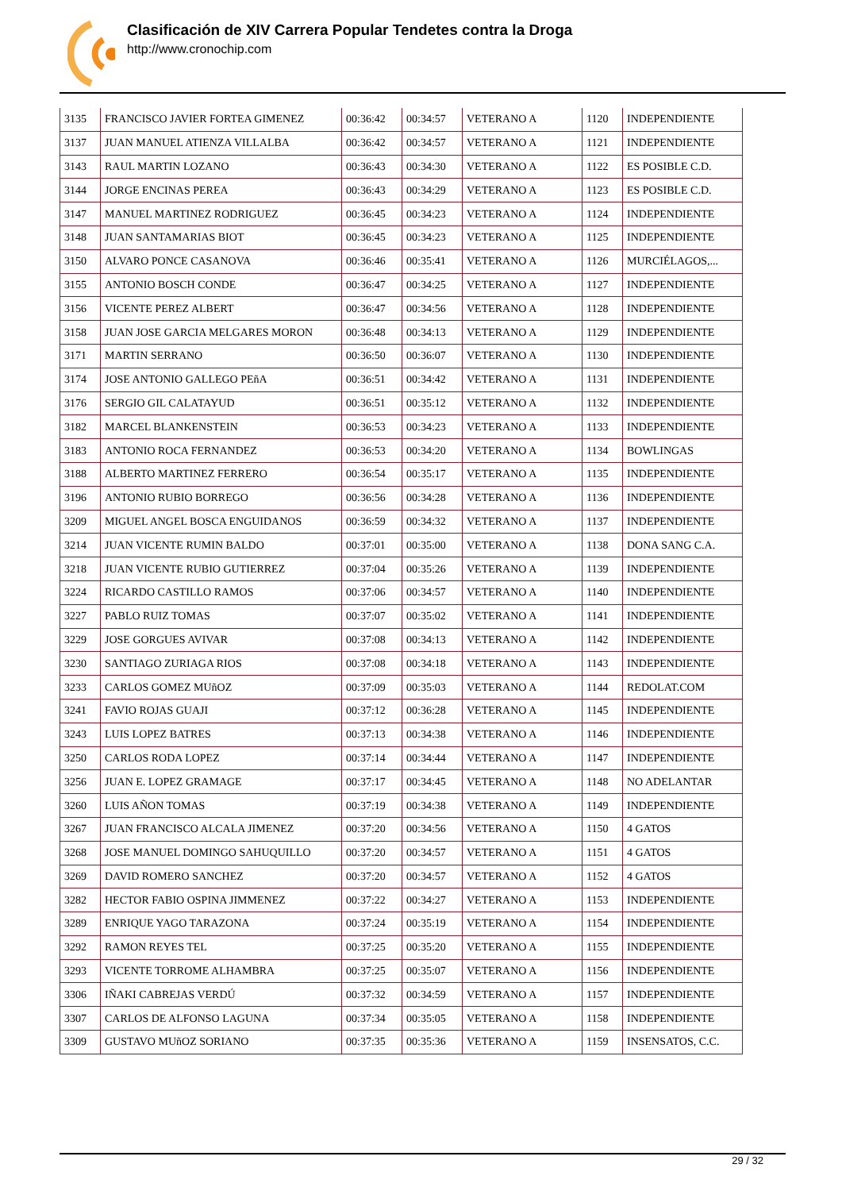Clasificación de XIV Carrera Popular Tendetes contra la Droga
http://www.cronochip.com
| 3135 | FRANCISCO JAVIER FORTEA GIMENEZ | 00:36:42 | 00:34:57 | VETERANO A | 1120 | INDEPENDIENTE |
| 3137 | JUAN MANUEL ATIENZA VILLALBA | 00:36:42 | 00:34:57 | VETERANO A | 1121 | INDEPENDIENTE |
| 3143 | RAUL MARTIN LOZANO | 00:36:43 | 00:34:30 | VETERANO A | 1122 | ES POSIBLE C.D. |
| 3144 | JORGE ENCINAS PEREA | 00:36:43 | 00:34:29 | VETERANO A | 1123 | ES POSIBLE C.D. |
| 3147 | MANUEL MARTINEZ RODRIGUEZ | 00:36:45 | 00:34:23 | VETERANO A | 1124 | INDEPENDIENTE |
| 3148 | JUAN SANTAMARIAS BIOT | 00:36:45 | 00:34:23 | VETERANO A | 1125 | INDEPENDIENTE |
| 3150 | ALVARO PONCE CASANOVA | 00:36:46 | 00:35:41 | VETERANO A | 1126 | MURCIÉLAGOS,... |
| 3155 | ANTONIO BOSCH CONDE | 00:36:47 | 00:34:25 | VETERANO A | 1127 | INDEPENDIENTE |
| 3156 | VICENTE PEREZ ALBERT | 00:36:47 | 00:34:56 | VETERANO A | 1128 | INDEPENDIENTE |
| 3158 | JUAN JOSE GARCIA MELGARES MORON | 00:36:48 | 00:34:13 | VETERANO A | 1129 | INDEPENDIENTE |
| 3171 | MARTIN SERRANO | 00:36:50 | 00:36:07 | VETERANO A | 1130 | INDEPENDIENTE |
| 3174 | JOSE ANTONIO GALLEGO PEñA | 00:36:51 | 00:34:42 | VETERANO A | 1131 | INDEPENDIENTE |
| 3176 | SERGIO GIL CALATAYUD | 00:36:51 | 00:35:12 | VETERANO A | 1132 | INDEPENDIENTE |
| 3182 | MARCEL BLANKENSTEIN | 00:36:53 | 00:34:23 | VETERANO A | 1133 | INDEPENDIENTE |
| 3183 | ANTONIO ROCA FERNANDEZ | 00:36:53 | 00:34:20 | VETERANO A | 1134 | BOWLINGAS |
| 3188 | ALBERTO MARTINEZ FERRERO | 00:36:54 | 00:35:17 | VETERANO A | 1135 | INDEPENDIENTE |
| 3196 | ANTONIO RUBIO BORREGO | 00:36:56 | 00:34:28 | VETERANO A | 1136 | INDEPENDIENTE |
| 3209 | MIGUEL ANGEL BOSCA ENGUIDANOS | 00:36:59 | 00:34:32 | VETERANO A | 1137 | INDEPENDIENTE |
| 3214 | JUAN VICENTE RUMIN BALDO | 00:37:01 | 00:35:00 | VETERANO A | 1138 | DONA SANG C.A. |
| 3218 | JUAN VICENTE RUBIO GUTIERREZ | 00:37:04 | 00:35:26 | VETERANO A | 1139 | INDEPENDIENTE |
| 3224 | RICARDO CASTILLO RAMOS | 00:37:06 | 00:34:57 | VETERANO A | 1140 | INDEPENDIENTE |
| 3227 | PABLO RUIZ TOMAS | 00:37:07 | 00:35:02 | VETERANO A | 1141 | INDEPENDIENTE |
| 3229 | JOSE GORGUES AVIVAR | 00:37:08 | 00:34:13 | VETERANO A | 1142 | INDEPENDIENTE |
| 3230 | SANTIAGO ZURIAGA RIOS | 00:37:08 | 00:34:18 | VETERANO A | 1143 | INDEPENDIENTE |
| 3233 | CARLOS GOMEZ MUñOZ | 00:37:09 | 00:35:03 | VETERANO A | 1144 | REDOLAT.COM |
| 3241 | FAVIO ROJAS GUAJI | 00:37:12 | 00:36:28 | VETERANO A | 1145 | INDEPENDIENTE |
| 3243 | LUIS LOPEZ BATRES | 00:37:13 | 00:34:38 | VETERANO A | 1146 | INDEPENDIENTE |
| 3250 | CARLOS RODA LOPEZ | 00:37:14 | 00:34:44 | VETERANO A | 1147 | INDEPENDIENTE |
| 3256 | JUAN E. LOPEZ GRAMAGE | 00:37:17 | 00:34:45 | VETERANO A | 1148 | NO ADELANTAR |
| 3260 | LUIS AÑON TOMAS | 00:37:19 | 00:34:38 | VETERANO A | 1149 | INDEPENDIENTE |
| 3267 | JUAN FRANCISCO ALCALA JIMENEZ | 00:37:20 | 00:34:56 | VETERANO A | 1150 | 4 GATOS |
| 3268 | JOSE MANUEL DOMINGO SAHUQUILLO | 00:37:20 | 00:34:57 | VETERANO A | 1151 | 4 GATOS |
| 3269 | DAVID ROMERO SANCHEZ | 00:37:20 | 00:34:57 | VETERANO A | 1152 | 4 GATOS |
| 3282 | HECTOR FABIO OSPINA JIMMENEZ | 00:37:22 | 00:34:27 | VETERANO A | 1153 | INDEPENDIENTE |
| 3289 | ENRIQUE YAGO TARAZONA | 00:37:24 | 00:35:19 | VETERANO A | 1154 | INDEPENDIENTE |
| 3292 | RAMON REYES TEL | 00:37:25 | 00:35:20 | VETERANO A | 1155 | INDEPENDIENTE |
| 3293 | VICENTE TORROME ALHAMBRA | 00:37:25 | 00:35:07 | VETERANO A | 1156 | INDEPENDIENTE |
| 3306 | IÑAKI CABREJAS VERDÚ | 00:37:32 | 00:34:59 | VETERANO A | 1157 | INDEPENDIENTE |
| 3307 | CARLOS DE ALFONSO LAGUNA | 00:37:34 | 00:35:05 | VETERANO A | 1158 | INDEPENDIENTE |
| 3309 | GUSTAVO MUñOZ SORIANO | 00:37:35 | 00:35:36 | VETERANO A | 1159 | INSENSATOS, C.C. |
29 / 32